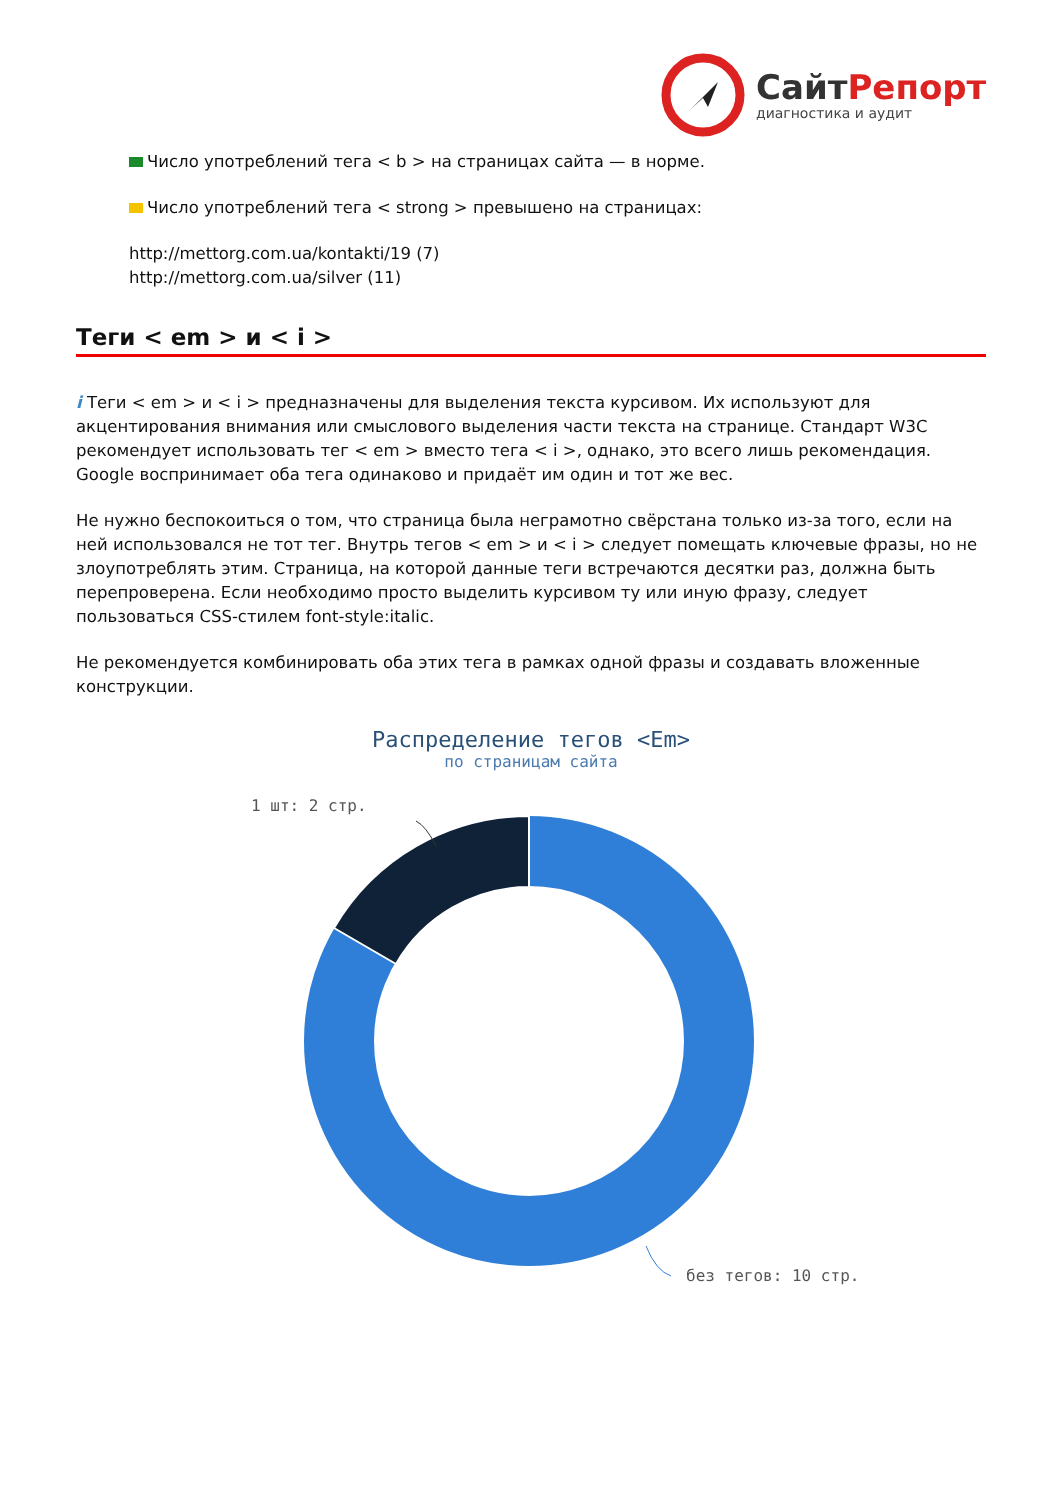СайтРепорт
диагностика и аудит
Число употреблений тега < b > на страницах сайта — в норме.
Число употреблений тега < strong > превышено на страницах:
http://mettorg.com.ua/kontakti/19 (7)
http://mettorg.com.ua/silver (11)
Теги < em > и < i >
i Теги < em > и < i > предназначены для выделения текста курсивом. Их используют для акцентирования внимания или смыслового выделения части текста на странице. Стандарт W3C рекомендует использовать тег < em > вместо тега < i >, однако, это всего лишь рекомендация. Google воспринимает оба тега одинаково и придаёт им один и тот же вес.
Не нужно беспокоиться о том, что страница была неграмотно свёрстана только из-за того, если на ней использовался не тот тег. Внутрь тегов < em > и < i > следует помещать ключевые фразы, но не злоупотреблять этим. Страница, на которой данные теги встречаются десятки раз, должна быть перепроверена. Если необходимо просто выделить курсивом ту или иную фразу, следует пользоваться CSS-стилем font-style:italic.
Не рекомендуется комбинировать оба этих тега в рамках одной фразы и создавать вложенные конструкции.
Распределение тегов <Em>
по страницам сайта
1 шт: 2 стр.
без тегов: 10 стр.